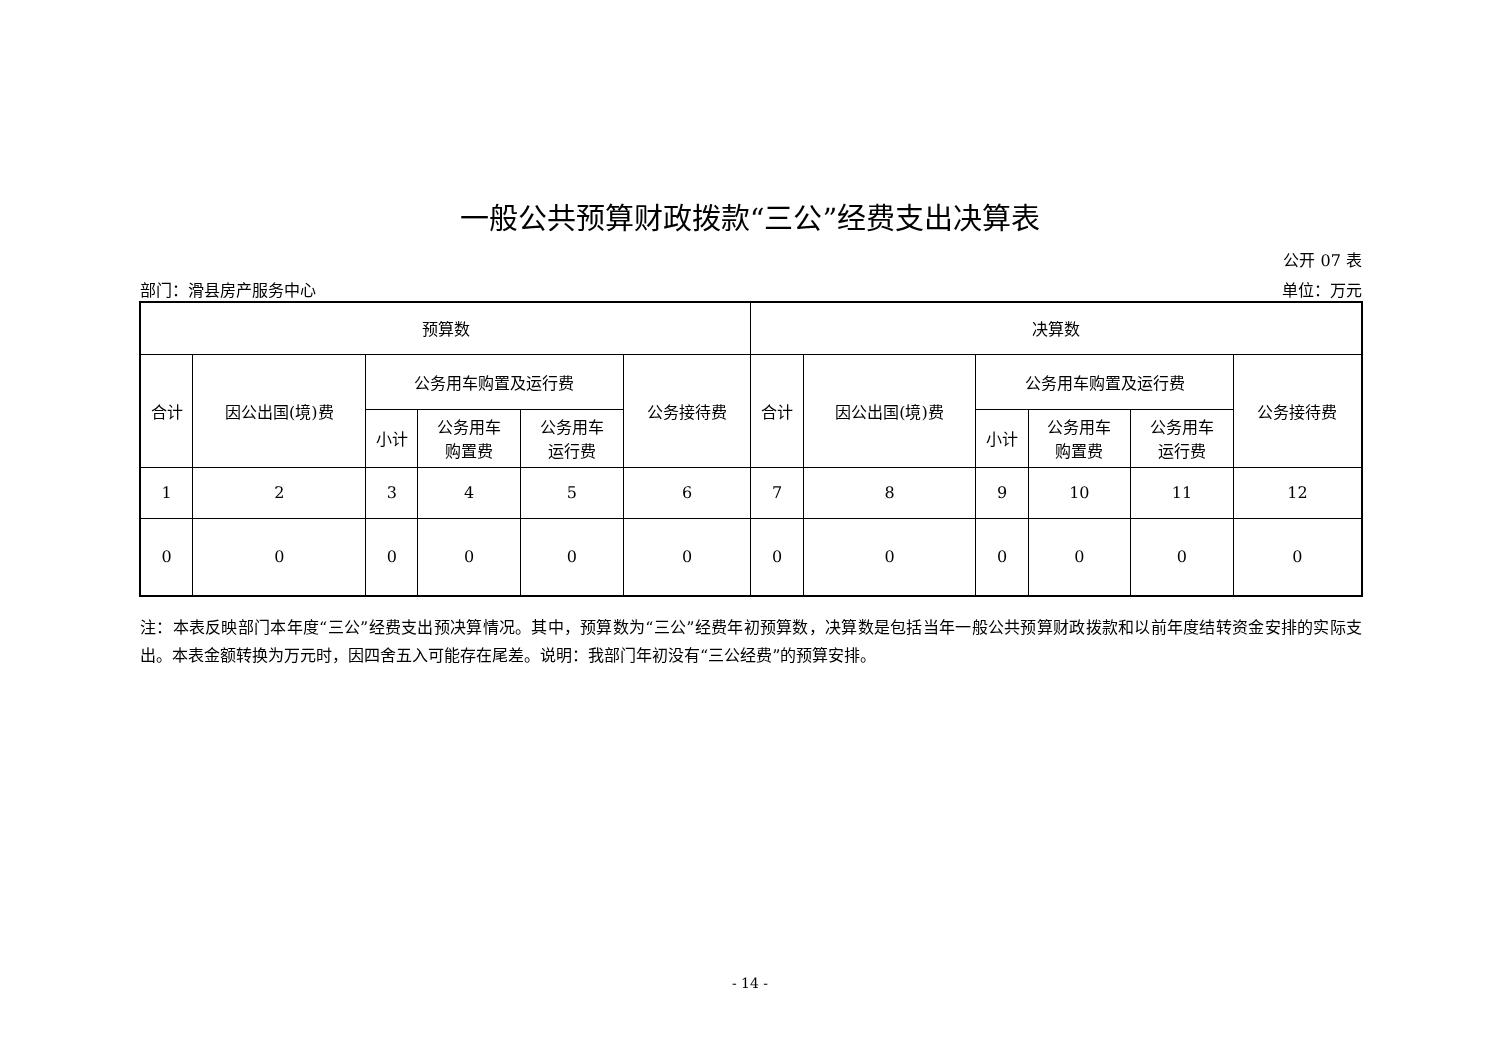一般公共预算财政拨款“三公”经费支出决算表
公开 07 表
部门：滑县房产服务中心 单位：万元
| 预算数 | | | | | | 决算数 | | | | | |
| --- | --- | --- | --- | --- | --- | --- | --- | --- | --- | --- | --- |
| 合计 | 因公出国(境)费 | 公务用车购置及运行费 | | | 公务接待费 | 合计 | 因公出国(境)费 | 公务用车购置及运行费 | | | 公务接待费 |
| | | 小计 | 公务用车 购置费 | 公务用车 运行费 | | | | 小计 | 公务用车 购置费 | 公务用车 运行费 | |
| 1 | 2 | 3 | 4 | 5 | 6 | 7 | 8 | 9 | 10 | 11 | 12 |
| 0 | 0 | 0 | 0 | 0 | 0 | 0 | 0 | 0 | 0 | 0 | 0 |
注：本表反映部门本年度“三公”经费支出预决算情况。其中，预算数为“三公”经费年初预算数，决算数是包括当年一般公共预算财政拨款和以前年度结转资金安排的实际支出。本表金额转换为万元时，因四舍五入可能存在尾差。说明：我部门年初没有“三公经费”的预算安排。
- 14 -